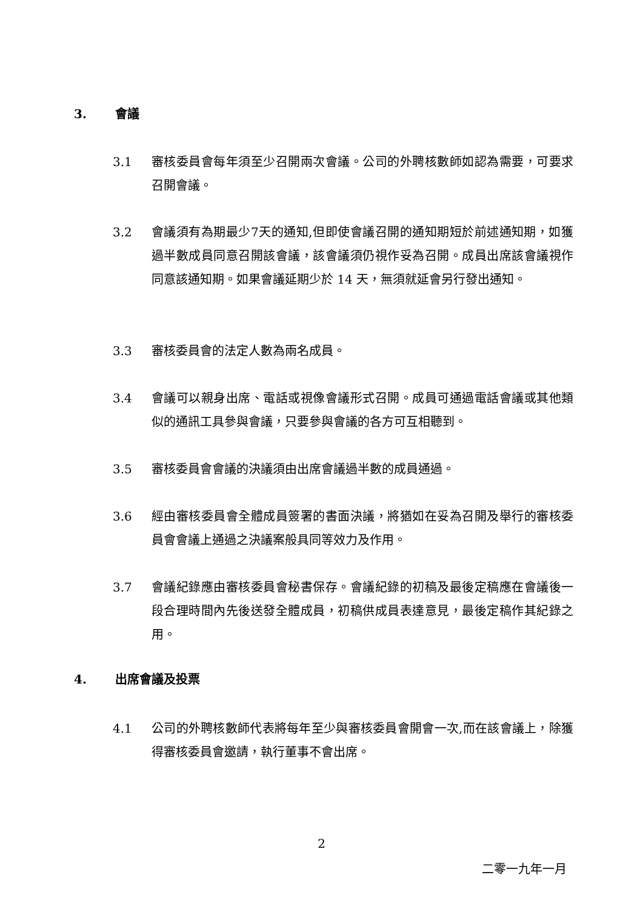3. 會議
3.1 審核委員會每年須至少召開兩次會議。公司的外聘核數師如認為需要，可要求召開會議。
3.2 會議須有為期最少7天的通知,但即使會議召開的通知期短於前述通知期，如獲過半數成員同意召開該會議，該會議須仍視作妥為召開。成員出席該會議視作同意該通知期。如果會議延期少於 14 天，無須就延會另行發出通知。
3.3 審核委員會的法定人數為兩名成員。
3.4 會議可以親身出席、電話或視像會議形式召開。成員可通過電話會議或其他類似的通訊工具參與會議，只要參與會議的各方可互相聽到。
3.5 審核委員會會議的決議須由出席會議過半數的成員通過。
3.6 經由審核委員會全體成員簽署的書面決議，將猶如在妥為召開及舉行的審核委員會會議上通過之決議案般具同等效力及作用。
3.7 會議紀錄應由審核委員會秘書保存。會議紀錄的初稿及最後定稿應在會議後一段合理時間內先後送發全體成員，初稿供成員表達意見，最後定稿作其紀錄之用。
4. 出席會議及投票
4.1 公司的外聘核數師代表將每年至少與審核委員會開會一次,而在該會議上，除獲得審核委員會邀請，執行董事不會出席。
2
二零一九年一月